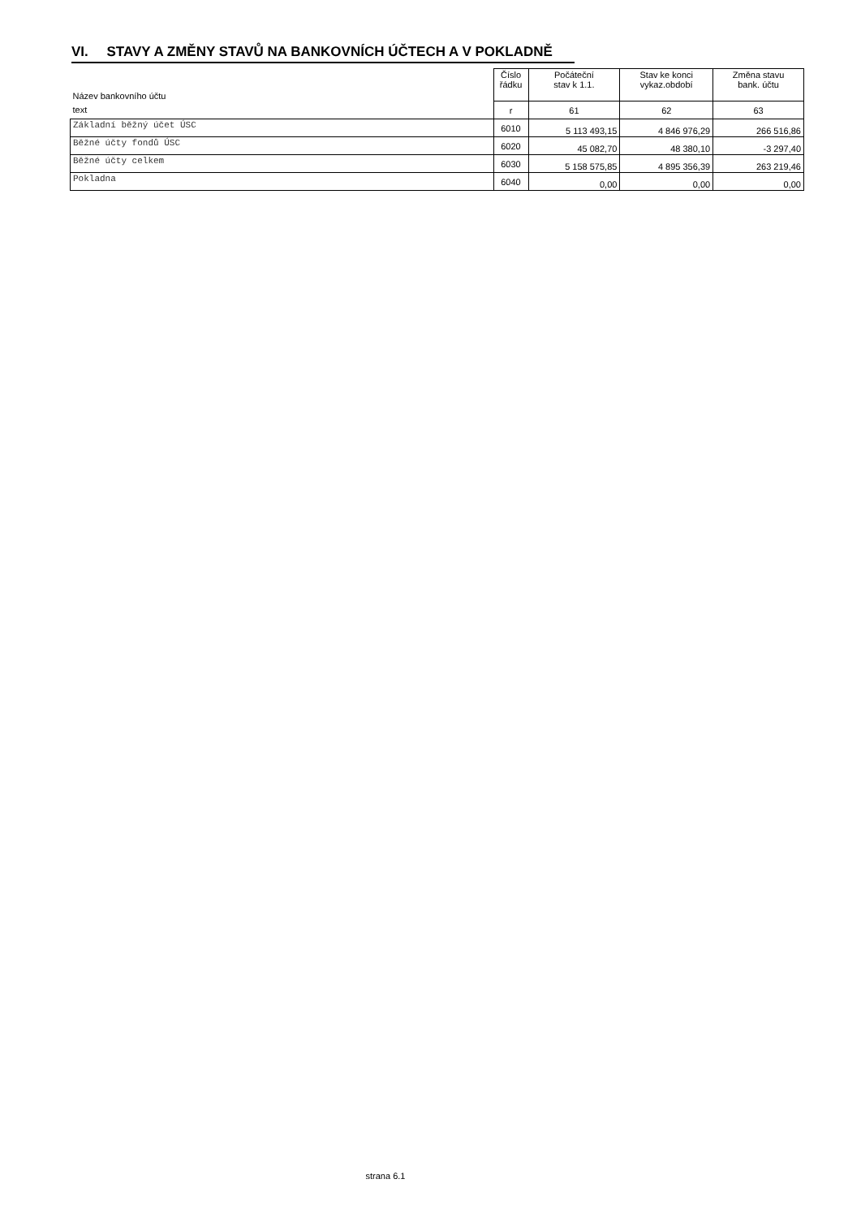VI. STAVY A ZMĚNY STAVŮ NA BANKOVNÍCH ÚČTECH A V POKLADNĚ
| Název bankovního účtu | Číslo řádku | Počáteční stav k 1.1. | Stav ke konci vykaz.období | Změna stavu bank. účtu |
| --- | --- | --- | --- | --- |
| text | r | 61 | 62 | 63 |
| Základní běžný účet ÚSC | 6010 | 5 113 493,15 | 4 846 976,29 | 266 516,86 |
| Běžné účty fondů ÚSC | 6020 | 45 082,70 | 48 380,10 | -3 297,40 |
| Běžné účty celkem | 6030 | 5 158 575,85 | 4 895 356,39 | 263 219,46 |
| Pokladna | 6040 | 0,00 | 0,00 | 0,00 |
strana 6.1